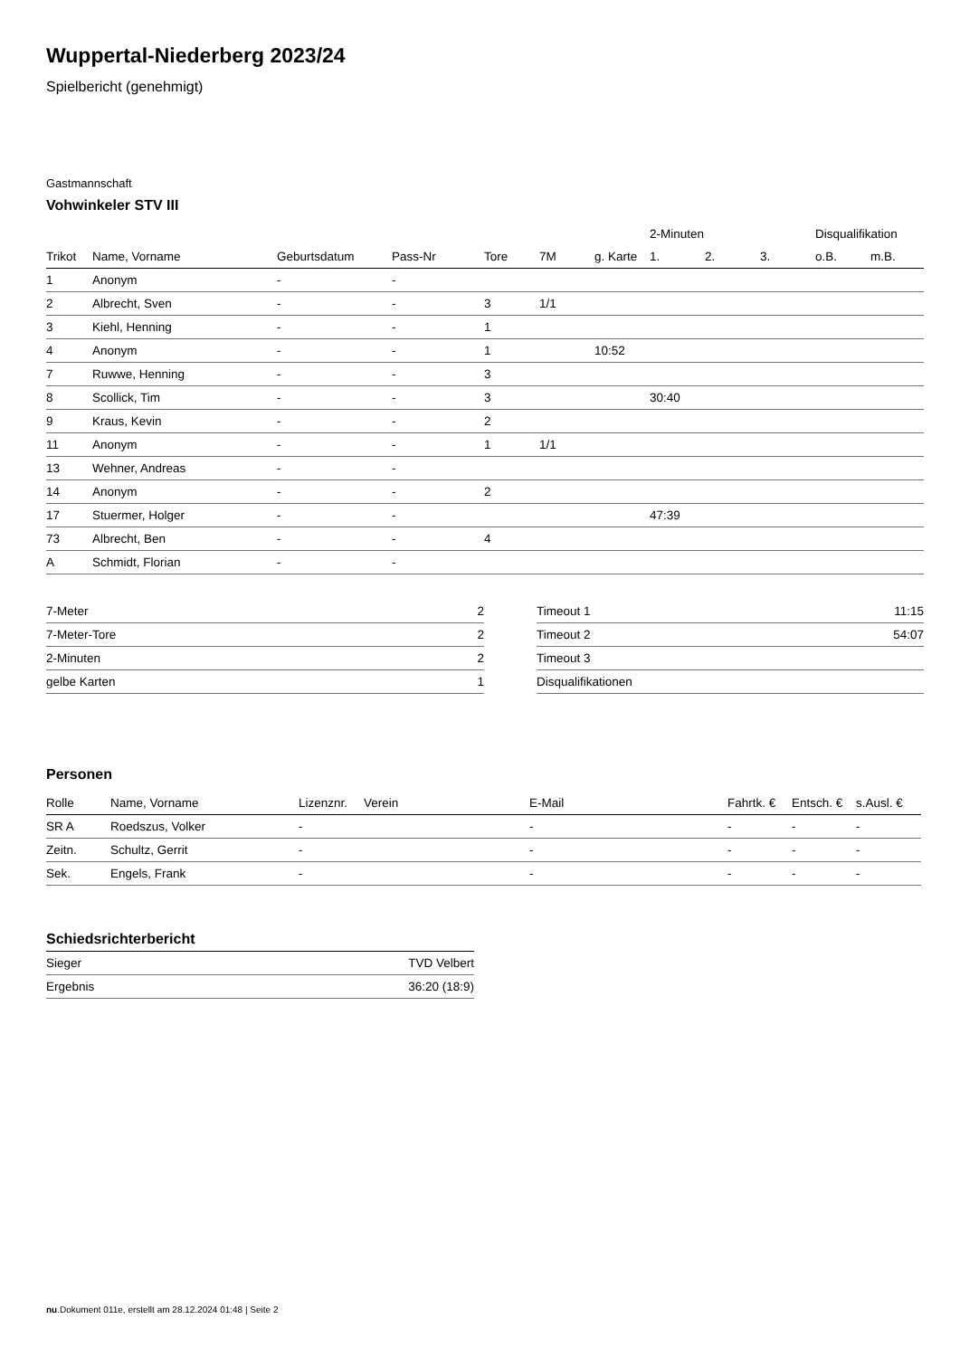Wuppertal-Niederberg 2023/24
Spielbericht (genehmigt)
Gastmannschaft
Vohwinkeler STV III
| | | | | | | | 2-Minuten | | | Disqualifikation | |
| --- | --- | --- | --- | --- | --- | --- | --- | --- | --- | --- | --- |
| Trikot | Name, Vorname | Geburtsdatum | Pass-Nr | Tore | 7M | g. Karte | 1. | 2. | 3. | o.B. | m.B. |
| 1 | Anonym | - | - | | | | | | | | |
| 2 | Albrecht, Sven | - | - | 3 | 1/1 | | | | | | |
| 3 | Kiehl, Henning | - | - | 1 | | | | | | | |
| 4 | Anonym | - | - | 1 | | 10:52 | | | | | |
| 7 | Ruwwe, Henning | - | - | 3 | | | | | | | |
| 8 | Scollick, Tim | - | - | 3 | | | 30:40 | | | | |
| 9 | Kraus, Kevin | - | - | 2 | | | | | | | |
| 11 | Anonym | - | - | 1 | 1/1 | | | | | | |
| 13 | Wehner, Andreas | - | - | | | | | | | | |
| 14 | Anonym | - | - | 2 | | | | | | | |
| 17 | Stuermer, Holger | - | - | | | | 47:39 | | | | |
| 73 | Albrecht, Ben | - | - | 4 | | | | | | | |
| A | Schmidt, Florian | - | - | | | | | | | | |
| 7-Meter | 2 |
| 7-Meter-Tore | 2 |
| 2-Minuten | 2 |
| gelbe Karten | 1 |
| Timeout 1 | 11:15 |
| Timeout 2 | 54:07 |
| Timeout 3 | |
| Disqualifikationen | |
Personen
| Rolle | Name, Vorname | Lizenznr. | Verein | E-Mail | Fahrtk. € | Entsch. € | s.Ausl. € |
| --- | --- | --- | --- | --- | --- | --- | --- |
| SR A | Roedszus, Volker | - | | - | - | - | - |
| Zeitn. | Schultz, Gerrit | - | | - | - | - | - |
| Sek. | Engels, Frank | - | | - | - | - | - |
Schiedsrichterbericht
| Sieger | TVD Velbert |
| Ergebnis | 36:20 (18:9) |
nu.Dokument 011e, erstellt am 28.12.2024 01:48 | Seite 2